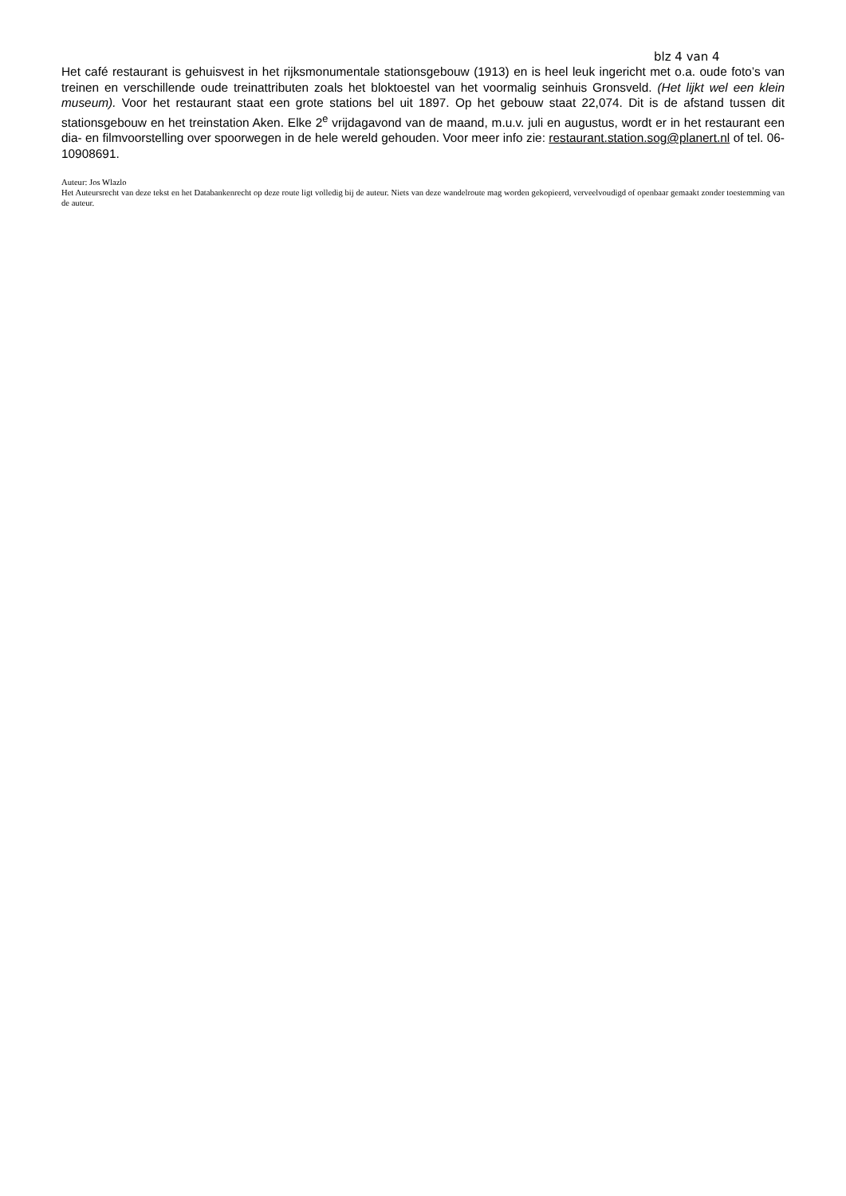blz 4 van 4
Het café restaurant is gehuisvest in het rijksmonumentale stationsgebouw (1913) en is heel leuk ingericht met o.a. oude foto’s van treinen en verschillende oude treinattributen zoals het bloktoestel van het voormalig seinhuis Gronsveld. (Het lijkt wel een klein museum). Voor het restaurant staat een grote stations bel uit 1897. Op het gebouw staat 22,074. Dit is de afstand tussen dit stationsgebouw en het treinstation Aken. Elke 2<sup>e</sup> vrijdagavond van de maand, m.u.v. juli en augustus, wordt er in het restaurant een dia- en filmvoorstelling over spoorwegen in de hele wereld gehouden. Voor meer info zie: restaurant.station.sog@planert.nl of tel. 06-10908691.
Auteur: Jos Wlazlo
Het Auteursrecht van deze tekst en het Databankenrecht op deze route ligt volledig bij de auteur. Niets van deze wandelroute mag worden gekopieerd, verveelvoudigd of openbaar gemaakt zonder toestemming van de auteur.